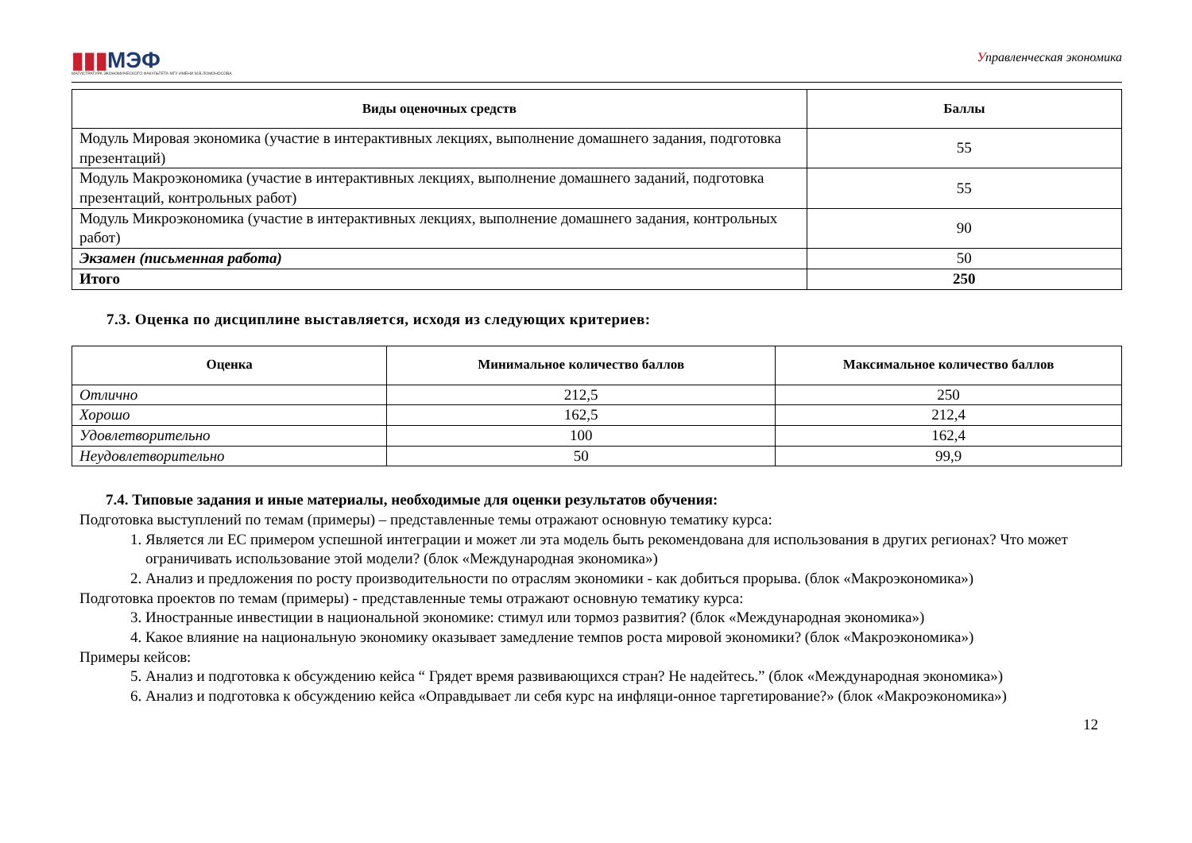▮▮▮МЭФ
МАГИСТРАТУРА ЭКОНОМИЧЕСКОГО ФАКУЛЬТЕТА МГУ ИМЕНИ М.В.ЛОМОНОСОВА
Управленческая экономика
| Виды оценочных средств | Баллы |
| --- | --- |
| Модуль Мировая экономика (участие в интерактивных лекциях, выполнение домашнего задания, подготовка презентаций) | 55 |
| Модуль Макроэкономика (участие в интерактивных лекциях, выполнение домашнего заданий, подготовка презентаций, контрольных работ) | 55 |
| Модуль Микроэкономика (участие в интерактивных лекциях, выполнение домашнего задания, контрольных работ) | 90 |
| Экзамен (письменная работа) | 50 |
| Итого | 250 |
7.3. Оценка по дисциплине выставляется, исходя из следующих критериев:
| Оценка | Минимальное количество баллов | Максимальное количество баллов |
| --- | --- | --- |
| Отлично | 212,5 | 250 |
| Хорошо | 162,5 | 212,4 |
| Удовлетворительно | 100 | 162,4 |
| Неудовлетворительно | 50 | 99,9 |
7.4. Типовые задания и иные материалы, необходимые для оценки результатов обучения:
Подготовка выступлений по темам (примеры) – представленные темы отражают основную тематику курса:
1. Является ли ЕС примером успешной интеграции и может ли эта модель быть рекомендована для использования в других регионах? Что может ограничивать использование этой модели? (блок «Международная экономика»)
2. Анализ и предложения по росту производительности по отраслям экономики - как добиться прорыва. (блок «Макроэкономика»)
Подготовка проектов по темам (примеры) - представленные темы отражают основную тематику курса:
3. Иностранные инвестиции в национальной экономике: стимул или тормоз развития? (блок «Международная экономика»)
4. Какое влияние на национальную экономику оказывает замедление темпов роста мировой экономики? (блок «Макроэкономика»)
Примеры кейсов:
5. Анализ и подготовка к обсуждению кейса “ Грядет время развивающихся стран? Не надейтесь.” (блок «Международная экономика»)
6. Анализ и подготовка к обсуждению кейса «Оправдывает ли себя курс на инфляци-онное таргетирование?» (блок «Макроэкономика»)
12